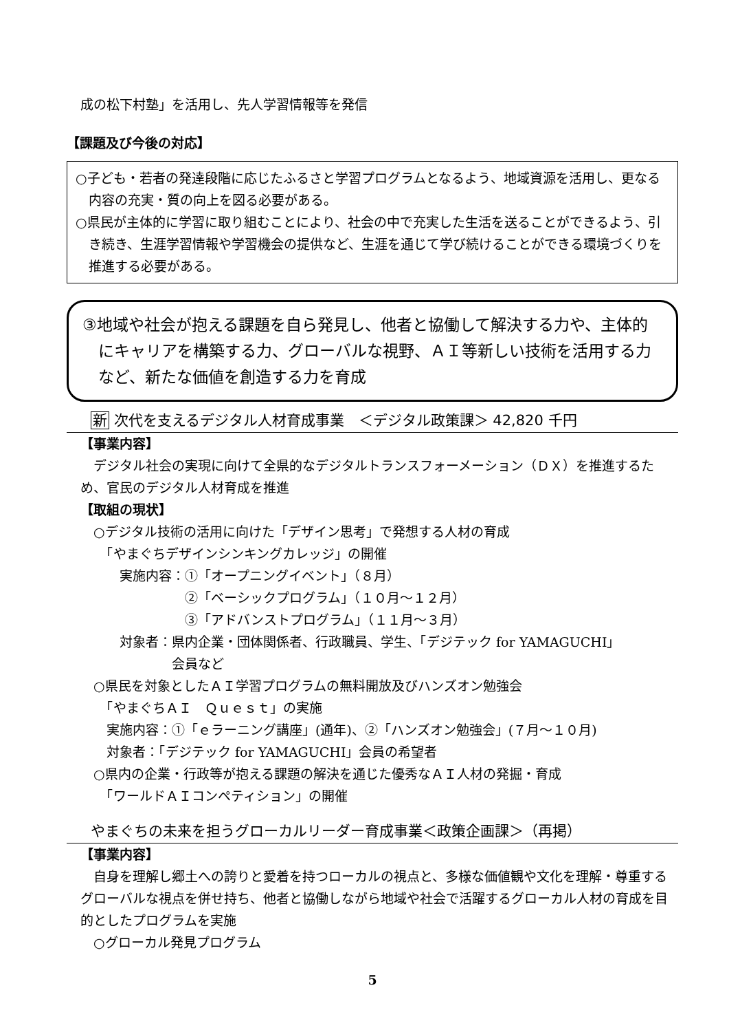成の松下村塾」を活用し、先人学習情報等を発信
【課題及び今後の対応】
○子ども・若者の発達段階に応じたふるさと学習プログラムとなるよう、地域資源を活用し、更なる内容の充実・質の向上を図る必要がある。
○県民が主体的に学習に取り組むことにより、社会の中で充実した生活を送ることができるよう、引き続き、生涯学習情報や学習機会の提供など、生涯を通じて学び続けることができる環境づくりを推進する必要がある。
③地域や社会が抱える課題を自ら発見し、他者と協働して解決する力や、主体的にキャリアを構築する力、グローバルな視野、ＡＩ等新しい技術を活用する力など、新たな価値を創造する力を育成
新 次代を支えるデジタル人材育成事業　＜デジタル政策課＞ 42,820 千円
【事業内容】
　デジタル社会の実現に向けて全県的なデジタルトランスフォーメーション（ＤＸ）を推進するため、官民のデジタル人材育成を推進
【取組の現状】
　○デジタル技術の活用に向けた「デザイン思考」で発想する人材の育成
　　「やまぐちデザインシンキングカレッジ」の開催
　　　実施内容：①「オープニングイベント」（８月）
　　　　　　　　②「ベーシックプログラム」（１０月～１２月）
　　　　　　　　③「アドバンストプログラム」（１１月～３月）
　　　対象者：県内企業・団体関係者、行政職員、学生、「デジテック for YAMAGUCHI」
　　　　　　　会員など
　○県民を対象としたＡＩ学習プログラムの無料開放及びハンズオン勉強会
　　「やまぐちＡＩ　Ｑｕｅｓｔ」の実施
　　実施内容：①「ｅラーニング講座」(通年)、②「ハンズオン勉強会」(７月～１０月)
　　対象者：「デジテック for YAMAGUCHI」会員の希望者
　○県内の企業・行政等が抱える課題の解決を通じた優秀なＡＩ人材の発掘・育成
　　「ワールドＡＩコンペティション」の開催
やまぐちの未来を担うグローカルリーダー育成事業＜政策企画課＞（再掲）
【事業内容】
　自身を理解し郷土への誇りと愛着を持つローカルの視点と、多様な価値観や文化を理解・尊重するグローバルな視点を併せ持ち、他者と協働しながら地域や社会で活躍するグローカル人材の育成を目的としたプログラムを実施
　○グローカル発見プログラム
5